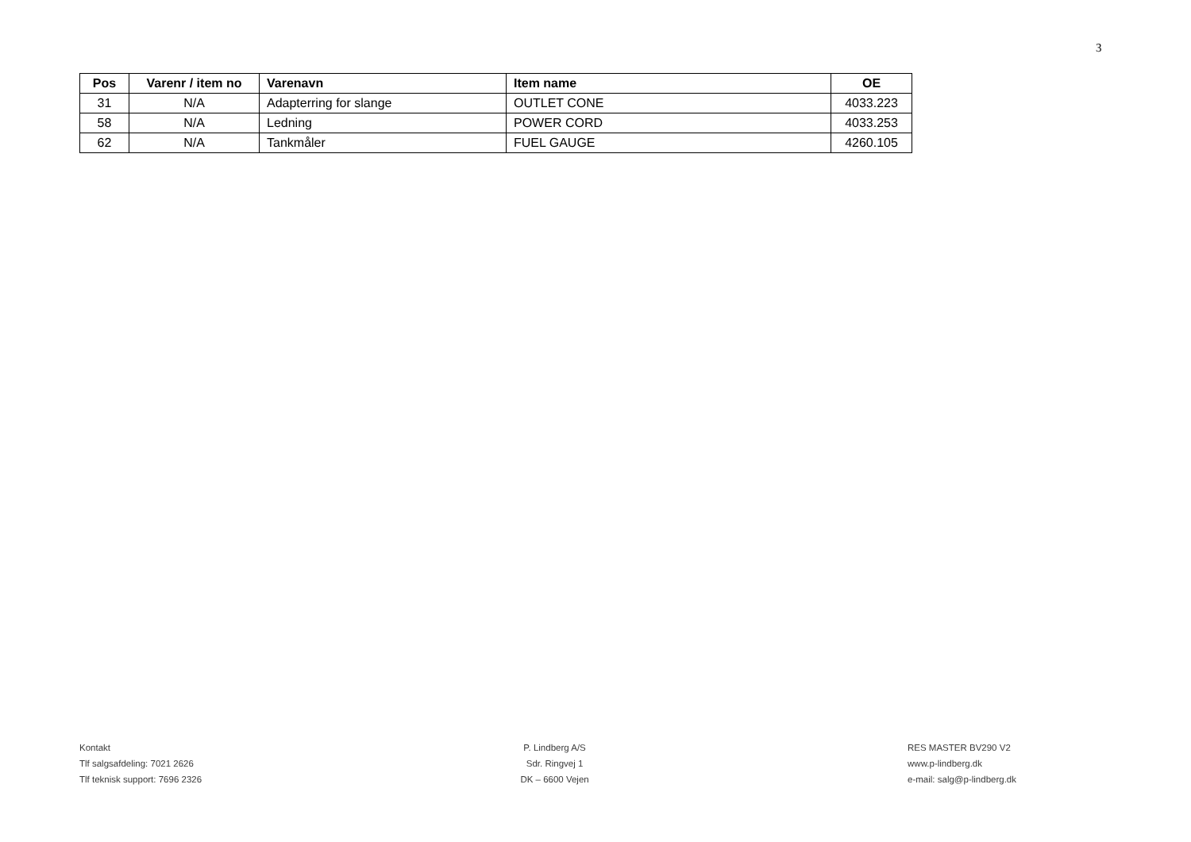3
| Pos | Varenr / item no | Varenavn | Item name | OE |
| --- | --- | --- | --- | --- |
| 31 | N/A | Adapterring for slange | OUTLET CONE | 4033.223 |
| 58 | N/A | Ledning | POWER CORD | 4033.253 |
| 62 | N/A | Tankmåler | FUEL GAUGE | 4260.105 |
Kontakt
Tlf salgsafdeling: 7021 2626
Tlf teknisk support: 7696 2326
P. Lindberg A/S
Sdr. Ringvej 1
DK – 6600 Vejen
RES MASTER BV290 V2
www.p-lindberg.dk
e-mail: salg@p-lindberg.dk